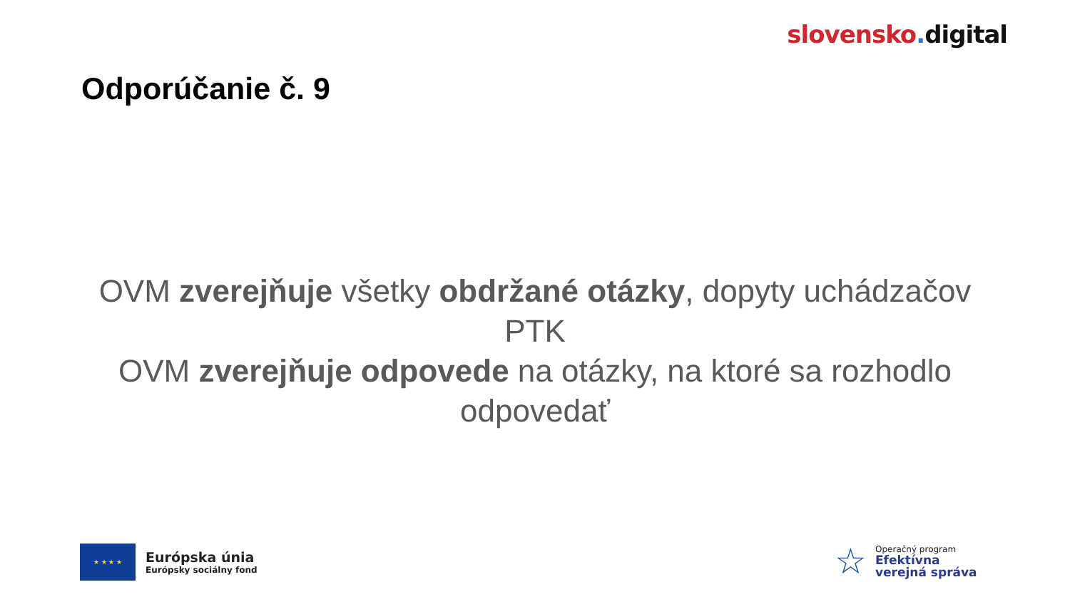slovensko. digital
Odporúčanie č. 9
OVM zverejňuje všetky obdržané otázky, dopyty uchádzačov PTK
OVM zverejňuje odpovede na otázky, na ktoré sa rozhodlo odpovedať
★ ★ ★ ★
Európska únia
Európsky sociálny fond
☆
Operačný program
Efektívna
verejná správa